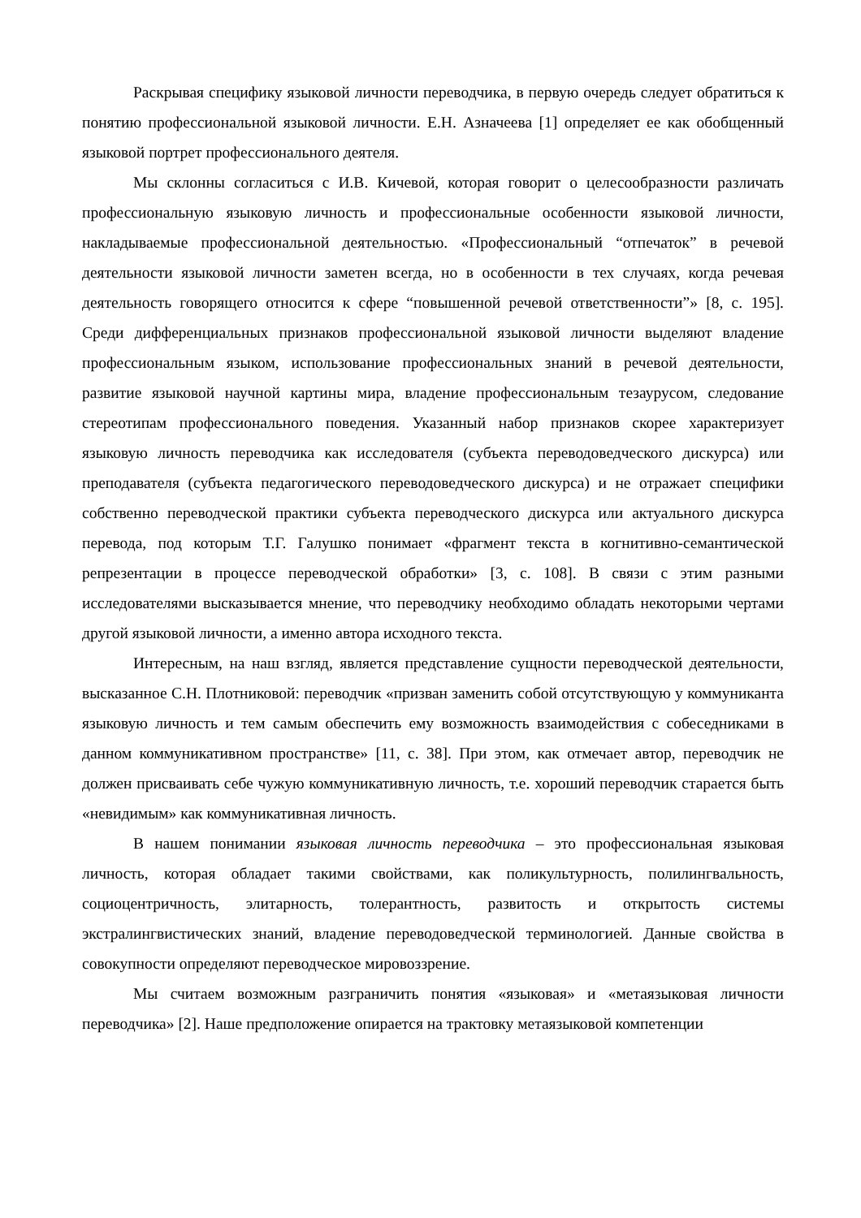Раскрывая специфику языковой личности переводчика, в первую очередь следует обратиться к понятию профессиональной языковой личности. Е.Н. Азначеева [1] определяет ее как обобщенный языковой портрет профессионального деятеля.
Мы склонны согласиться с И.В. Кичевой, которая говорит о целесообразности различать профессиональную языковую личность и профессиональные особенности языковой личности, накладываемые профессиональной деятельностью. «Профессиональный “отпечаток” в речевой деятельности языковой личности заметен всегда, но в особенности в тех случаях, когда речевая деятельность говорящего относится к сфере “повышенной речевой ответственности”» [8, с. 195]. Среди дифференциальных признаков профессиональной языковой личности выделяют владение профессиональным языком, использование профессиональных знаний в речевой деятельности, развитие языковой научной картины мира, владение профессиональным тезаурусом, следование стереотипам профессионального поведения. Указанный набор признаков скорее характеризует языковую личность переводчика как исследователя (субъекта переводоведческого дискурса) или преподавателя (субъекта педагогического переводоведческого дискурса) и не отражает специфики собственно переводческой практики субъекта переводческого дискурса или актуального дискурса перевода, под которым Т.Г. Галушко понимает «фрагмент текста в когнитивно-семантической репрезентации в процессе переводческой обработки» [3, с. 108]. В связи с этим разными исследователями высказывается мнение, что переводчику необходимо обладать некоторыми чертами другой языковой личности, а именно автора исходного текста.
Интересным, на наш взгляд, является представление сущности переводческой деятельности, высказанное С.Н. Плотниковой: переводчик «призван заменить собой отсутствующую у коммуниканта языковую личность и тем самым обеспечить ему возможность взаимодействия с собеседниками в данном коммуникативном пространстве» [11, с. 38]. При этом, как отмечает автор, переводчик не должен присваивать себе чужую коммуникативную личность, т.е. хороший переводчик старается быть «невидимым» как коммуникативная личность.
В нашем понимании языковая личность переводчика – это профессиональная языковая личность, которая обладает такими свойствами, как поликультурность, полилингвальность, социоцентричность, элитарность, толерантность, развитость и открытость системы экстралингвистических знаний, владение переводоведческой терминологией. Данные свойства в совокупности определяют переводческое мировоззрение.
Мы считаем возможным разграничить понятия «языковая» и «метаязыковая личности переводчика» [2]. Наше предположение опирается на трактовку метаязыковой компетенции